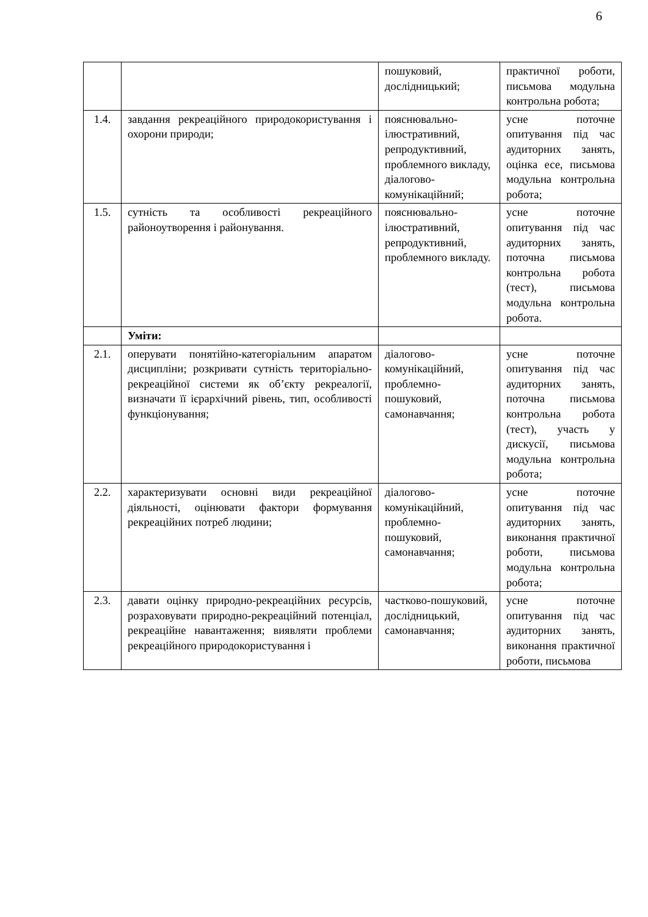6
| | | пошуковий, дослідницький; | практичної роботи, письмова модульна контрольна робота; |
| 1.4. | завдання рекреаційного природокористування і охорони природи; | пояснювально-ілюстративний, репродуктивний, проблемного викладу, діалогово-комунікаційний; | усне поточне опитування під час аудиторних занять, оцінка есе, письмова модульна контрольна робота; |
| 1.5. | сутність та особливості рекреаційного районоутворення і районування. | пояснювально-ілюстративний, репродуктивний, проблемного викладу. | усне поточне опитування під час аудиторних занять, поточна письмова контрольна робота (тест), письмова модульна контрольна робота. |
| | Уміти: | | |
| 2.1. | оперувати понятійно-категоріальним апаратом дисципліни; розкривати сутність територіально-рекреаційної системи як об’єкту рекреалогії, визначати її ієрархічний рівень, тип, особливості функціонування; | діалогово-комунікаційний, проблемно-пошуковий, самонавчання; | усне поточне опитування під час аудиторних занять, поточна письмова контрольна робота (тест), участь у дискусії, письмова модульна контрольна робота; |
| 2.2. | характеризувати основні види рекреаційної діяльності, оцінювати фактори формування рекреаційних потреб людини; | діалогово-комунікаційний, проблемно-пошуковий, самонавчання; | усне поточне опитування під час аудиторних занять, виконання практичної роботи, письмова модульна контрольна робота; |
| 2.3. | давати оцінку природно-рекреаційних ресурсів, розраховувати природно-рекреаційний потенціал, рекреаційне навантаження; виявляти проблеми рекреаційного природокористування і | частково-пошуковий, дослідницький, самонавчання; | усне поточне опитування під час аудиторних занять, виконання практичної роботи, письмова |